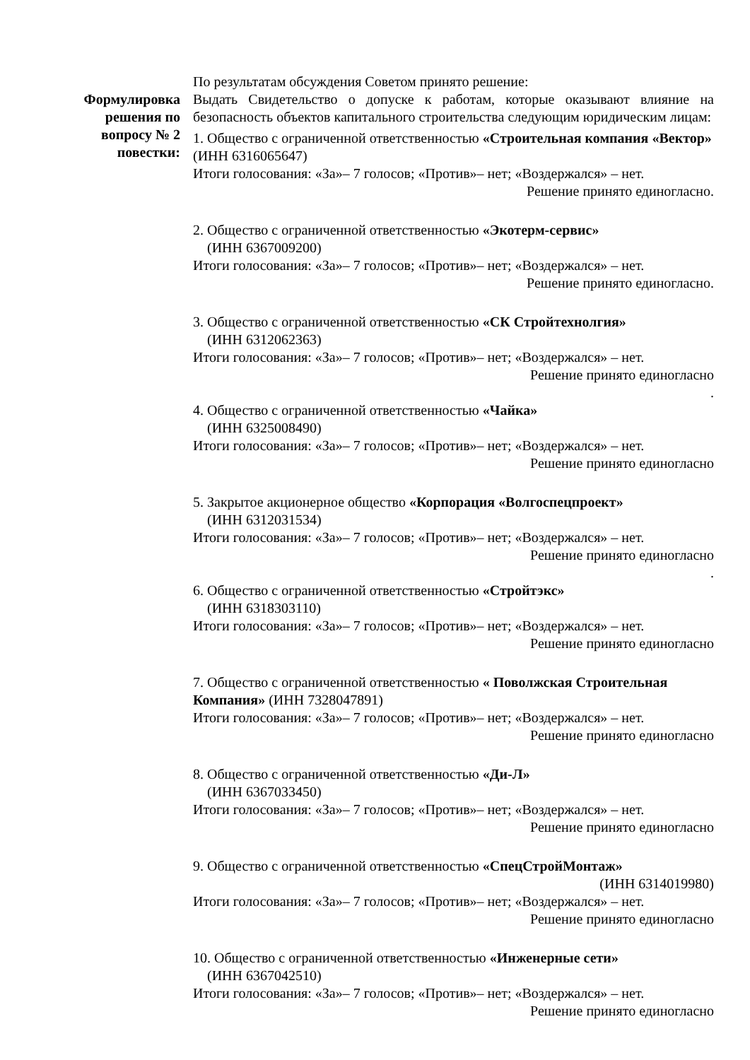Формулировка решения по вопросу № 2 повестки:
По результатам обсуждения Советом принято решение:
Выдать Свидетельство о допуске к работам, которые оказывают влияние на безопасность объектов капитального строительства следующим юридическим лицам:
1. Общество с ограниченной ответственностью «Строительная компания «Вектор» (ИНН 6316065647)
Итоги голосования: «За»– 7 голосов; «Против»– нет; «Воздержался» – нет.
Решение принято единогласно.
2. Общество с ограниченной ответственностью «Экотерм-сервис»
(ИНН 6367009200)
Итоги голосования: «За»– 7 голосов; «Против»– нет; «Воздержался» – нет.
Решение принято единогласно.
3. Общество с ограниченной ответственностью «СК Стройтехнолгия»
(ИНН 6312062363)
Итоги голосования: «За»– 7 голосов; «Против»– нет; «Воздержался» – нет.
Решение принято единогласно
.
4. Общество с ограниченной ответственностью «Чайка»
(ИНН 6325008490)
Итоги голосования: «За»– 7 голосов; «Против»– нет; «Воздержался» – нет.
Решение принято единогласно
5. Закрытое акционерное общество «Корпорация «Волгоспецпроект»
(ИНН 6312031534)
Итоги голосования: «За»– 7 голосов; «Против»– нет; «Воздержался» – нет.
Решение принято единогласно
.
6. Общество с ограниченной ответственностью «Стройтэкс»
(ИНН 6318303110)
Итоги голосования: «За»– 7 голосов; «Против»– нет; «Воздержался» – нет.
Решение принято единогласно
7. Общество с ограниченной ответственностью « Поволжская Строительная Компания» (ИНН 7328047891)
Итоги голосования: «За»– 7 голосов; «Против»– нет; «Воздержался» – нет.
Решение принято единогласно
8. Общество с ограниченной ответственностью «Ди-Л»
(ИНН 6367033450)
Итоги голосования: «За»– 7 голосов; «Против»– нет; «Воздержался» – нет.
Решение принято единогласно
9. Общество с ограниченной ответственностью «СпецСтройМонтаж»
(ИНН 6314019980)
Итоги голосования: «За»– 7 голосов; «Против»– нет; «Воздержался» – нет.
Решение принято единогласно
10. Общество с ограниченной ответственностью «Инженерные сети»
(ИНН 6367042510)
Итоги голосования: «За»– 7 голосов; «Против»– нет; «Воздержался» – нет.
Решение принято единогласно